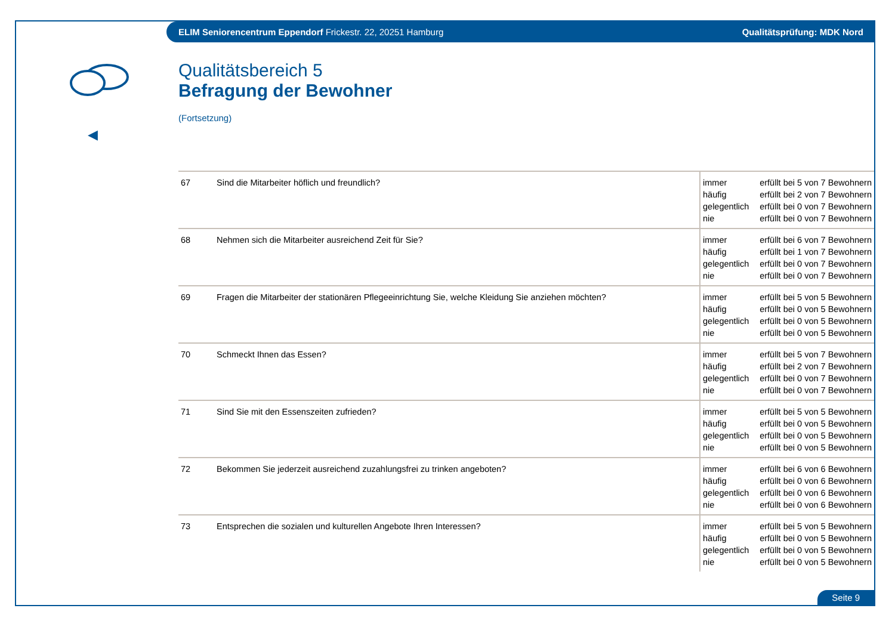ELIM Seniorencentrum Eppendorf Frickestr. 22, 20251 Hamburg Qualitätsprüfung: MDK Nord
◀
Qualitätsbereich 5
Befragung der Bewohner
(Fortsetzung)
| 67 | Sind die Mitarbeiter höflich und freundlich? | immer häufig gelegentlich nie | erfüllt bei 5 von 7 Bewohnern erfüllt bei 2 von 7 Bewohnern erfüllt bei 0 von 7 Bewohnern erfüllt bei 0 von 7 Bewohnern |
| 68 | Nehmen sich die Mitarbeiter ausreichend Zeit für Sie? | immer häufig gelegentlich nie | erfüllt bei 6 von 7 Bewohnern erfüllt bei 1 von 7 Bewohnern erfüllt bei 0 von 7 Bewohnern erfüllt bei 0 von 7 Bewohnern |
| 69 | Fragen die Mitarbeiter der stationären Pflegeeinrichtung Sie, welche Kleidung Sie anziehen möchten? | immer häufig gelegentlich nie | erfüllt bei 5 von 5 Bewohnern erfüllt bei 0 von 5 Bewohnern erfüllt bei 0 von 5 Bewohnern erfüllt bei 0 von 5 Bewohnern |
| 70 | Schmeckt Ihnen das Essen? | immer häufig gelegentlich nie | erfüllt bei 5 von 7 Bewohnern erfüllt bei 2 von 7 Bewohnern erfüllt bei 0 von 7 Bewohnern erfüllt bei 0 von 7 Bewohnern |
| 71 | Sind Sie mit den Essenszeiten zufrieden? | immer häufig gelegentlich nie | erfüllt bei 5 von 5 Bewohnern erfüllt bei 0 von 5 Bewohnern erfüllt bei 0 von 5 Bewohnern erfüllt bei 0 von 5 Bewohnern |
| 72 | Bekommen Sie jederzeit ausreichend zuzahlungsfrei zu trinken angeboten? | immer häufig gelegentlich nie | erfüllt bei 6 von 6 Bewohnern erfüllt bei 0 von 6 Bewohnern erfüllt bei 0 von 6 Bewohnern erfüllt bei 0 von 6 Bewohnern |
| 73 | Entsprechen die sozialen und kulturellen Angebote Ihren Interessen? | immer häufig gelegentlich nie | erfüllt bei 5 von 5 Bewohnern erfüllt bei 0 von 5 Bewohnern erfüllt bei 0 von 5 Bewohnern erfüllt bei 0 von 5 Bewohnern |
Seite 9